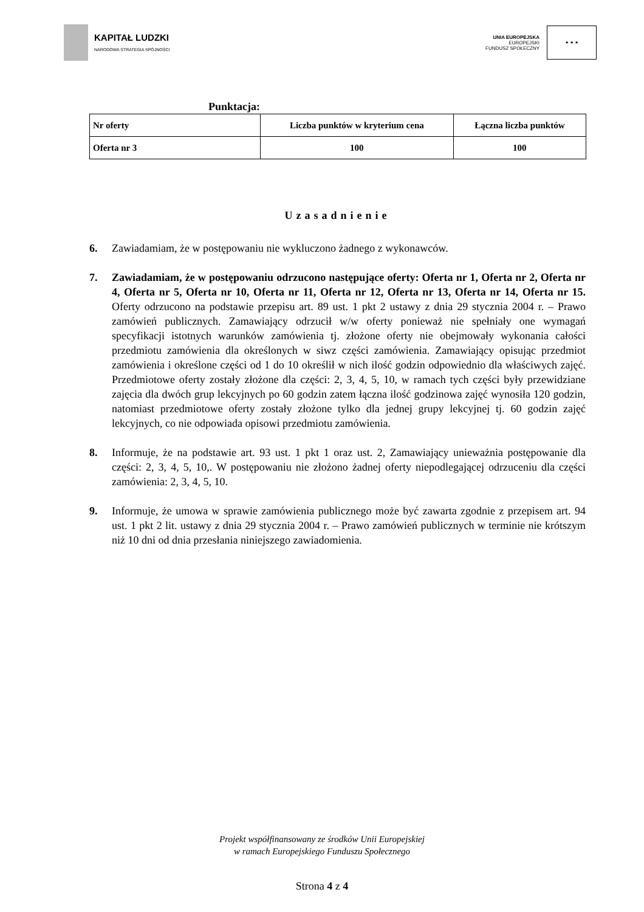KAPITAŁ LUDZKI
NARODOWA STRATEGIA SPÓJNOŚCI
UNIA EUROPEJSKA
EUROPEJSKI
FUNDUSZ SPOŁECZNY
★ ★ ★
Punktacja:
| Nr oferty | Liczba punktów w kryterium cena | Łączna liczba punktów |
| --- | --- | --- |
| Oferta nr 3 | 100 | 100 |
Uzasadnienie
6. Zawiadamiam, że w postępowaniu nie wykluczono żadnego z wykonawców.
7. Zawiadamiam, że w postępowaniu odrzucono następujące oferty: Oferta nr 1, Oferta nr 2, Oferta nr 4, Oferta nr 5, Oferta nr 10, Oferta nr 11, Oferta nr 12, Oferta nr 13, Oferta nr 14, Oferta nr 15. Oferty odrzucono na podstawie przepisu art. 89 ust. 1 pkt 2 ustawy z dnia 29 stycznia 2004 r. – Prawo zamówień publicznych. Zamawiający odrzucił w/w oferty ponieważ nie spełniały one wymagań specyfikacji istotnych warunków zamówienia tj. złożone oferty nie obejmowały wykonania całości przedmiotu zamówienia dla określonych w siwz części zamówienia. Zamawiający opisując przedmiot zamówienia i określone części od 1 do 10 określił w nich ilość godzin odpowiednio dla właściwych zajęć. Przedmiotowe oferty zostały złożone dla części: 2, 3, 4, 5, 10, w ramach tych części były przewidziane zajęcia dla dwóch grup lekcyjnych po 60 godzin zatem łączna ilość godzinowa zajęć wynosiła 120 godzin, natomiast przedmiotowe oferty zostały złożone tylko dla jednej grupy lekcyjnej tj. 60 godzin zajęć lekcyjnych, co nie odpowiada opisowi przedmiotu zamówienia.
8. Informuje, że na podstawie art. 93 ust. 1 pkt 1 oraz ust. 2, Zamawiający unieważnia postępowanie dla części: 2, 3, 4, 5, 10,. W postępowaniu nie złożono żadnej oferty niepodlegającej odrzuceniu dla części zamówienia: 2, 3, 4, 5, 10.
9. Informuje, że umowa w sprawie zamówienia publicznego może być zawarta zgodnie z przepisem art. 94 ust. 1 pkt 2 lit. ustawy z dnia 29 stycznia 2004 r. – Prawo zamówień publicznych w terminie nie krótszym niż 10 dni od dnia przesłania niniejszego zawiadomienia.
Projekt współfinansowany ze środków Unii Europejskiej
w ramach Europejskiego Funduszu Społecznego
Strona 4 z 4